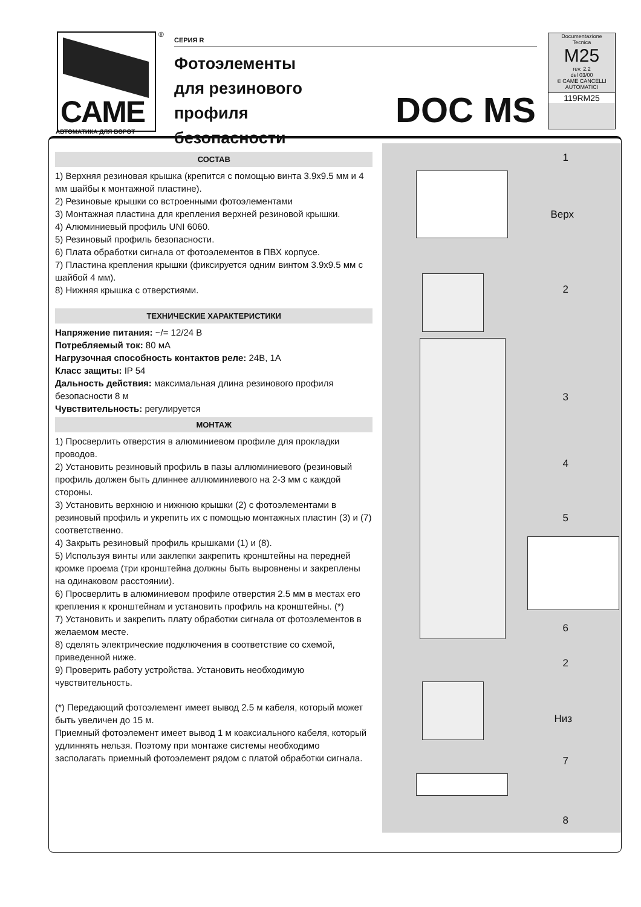CAME
АВТОМАТИКА ДЛЯ ВОРОТ
®
СЕРИЯ R
Фотоэлементы
для резинового
профиля
безопасности
DOC MS
Documentazione
Tecnica
M25
rev. 2.2
del 03/00
© CAME CANCELLI AUTOMATICI
119RM25
СОСТАВ
1) Верхняя резиновая крышка (крепится с помощью винта 3.9x9.5 мм и 4 мм шайбы к монтажной пластине).
2) Резиновые крышки со встроенными фотоэлементами
3) Монтажная пластина для крепления верхней резиновой крышки.
4) Алюминиевый профиль UNI 6060.
5) Резиновый профиль безопасности.
6) Плата обработки сигнала от фотоэлементов в ПВХ корпусе.
7) Пластина крепления крышки (фиксируется одним винтом 3.9x9.5 мм с шайбой 4 мм).
8) Нижняя крышка с отверстиями.
ТЕХНИЧЕСКИЕ ХАРАКТЕРИСТИКИ
Напряжение питания: ~/= 12/24 В
Потребляемый ток: 80 мА
Нагрузочная способность контактов реле: 24В, 1А
Класс защиты: IP 54
Дальность действия: максимальная длина резинового профиля безопасности 8 м
Чувствительность: регулируется
МОНТАЖ
1) Просверлить отверстия в алюминиевом профиле для прокладки проводов.
2) Установить резиновый профиль в пазы аллюминиевого (резиновый профиль должен быть длиннее аллюминиевого на 2-3 мм с каждой стороны.
3) Установить верхнюю и нижнюю крышки (2) с фотоэлементами в резиновый профиль и укрепить их с помощью монтажных пластин (3) и (7) соответственно.
4) Закрыть резиновый профиль крышками (1) и (8).
5) Используя винты или заклепки закрепить кронштейны на передней кромке проема (три кронштейна должны быть выровнены и закреплены на одинаковом расстоянии).
6) Просверлить в алюминиевом профиле отверстия 2.5 мм в местах его крепления к кронштейнам и установить профиль на кронштейны. (*)
7) Установить и закрепить плату обработки сигнала от фотоэлементов в желаемом месте.
8) сделять электрические подключения в соответствие со схемой, приведенной ниже.
9) Проверить работу устройства. Установить необходимую чувствительность.
(*) Передающий фотоэлемент имеет вывод 2.5 м кабеля, который может быть увеличен до 15 м.
Приемный фотоэлемент имеет вывод 1 м коаксиального кабеля, который удлиннять нельзя. Поэтому при монтаже системы необходимо засполагать приемный фотоэлемент рядом с платой обработки сигнала.
1
Верх
2
3
4
5
6
2
Низ
7
8